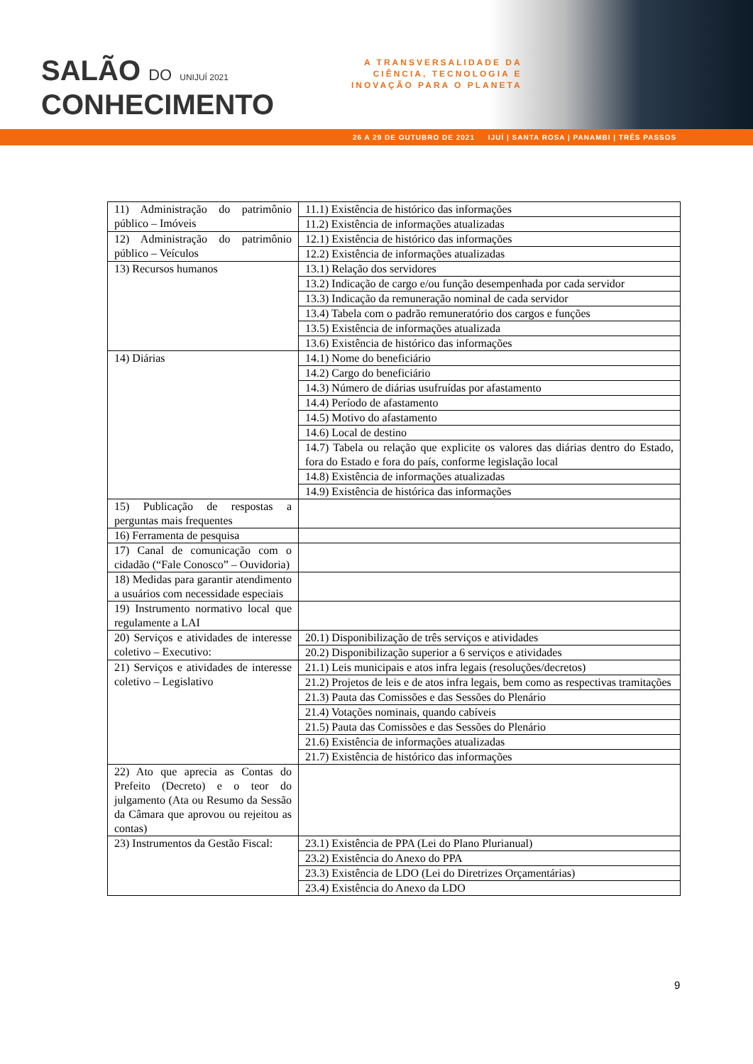SALÃO DO UNIJUÍ 2021
CONHECIMENTO
A TRANSVERSALIDADE DA
CIÊNCIA, TECNOLOGIA E
INOVAÇÃO PARA O PLANETA
26 A 29 DE OUTUBRO DE 2021 IJUÍ | SANTA ROSA | PANAMBI | TRÊS PASSOS
| 11) Administração do patrimônio público – Imóveis | 11.1) Existência de histórico das informações |
| | 11.2) Existência de informações atualizadas |
| 12) Administração do patrimônio público – Veículos | 12.1) Existência de histórico das informações |
| | 12.2) Existência de informações atualizadas |
| 13) Recursos humanos | 13.1) Relação dos servidores |
| | 13.2) Indicação de cargo e/ou função desempenhada por cada servidor |
| | 13.3) Indicação da remuneração nominal de cada servidor |
| | 13.4) Tabela com o padrão remuneratório dos cargos e funções |
| | 13.5) Existência de informações atualizada |
| | 13.6) Existência de histórico das informações |
| 14) Diárias | 14.1) Nome do beneficiário |
| | 14.2) Cargo do beneficiário |
| | 14.3) Número de diárias usufruídas por afastamento |
| | 14.4) Período de afastamento |
| | 14.5) Motivo do afastamento |
| | 14.6) Local de destino |
| | 14.7) Tabela ou relação que explicite os valores das diárias dentro do Estado, fora do Estado e fora do país, conforme legislação local |
| | 14.8) Existência de informações atualizadas |
| | 14.9) Existência de histórica das informações |
| 15) Publicação de respostas a perguntas mais frequentes | |
| 16) Ferramenta de pesquisa | |
| 17) Canal de comunicação com o cidadão (“Fale Conosco” – Ouvidoria) | |
| 18) Medidas para garantir atendimento a usuários com necessidade especiais | |
| 19) Instrumento normativo local que regulamente a LAI | |
| 20) Serviços e atividades de interesse coletivo – Executivo: | 20.1) Disponibilização de três serviços e atividades |
| | 20.2) Disponibilização superior a 6 serviços e atividades |
| 21) Serviços e atividades de interesse coletivo – Legislativo | 21.1) Leis municipais e atos infra legais (resoluções/decretos) |
| | 21.2) Projetos de leis e de atos infra legais, bem como as respectivas tramitações |
| | 21.3) Pauta das Comissões e das Sessões do Plenário |
| | 21.4) Votações nominais, quando cabíveis |
| | 21.5) Pauta das Comissões e das Sessões do Plenário |
| | 21.6) Existência de informações atualizadas |
| | 21.7) Existência de histórico das informações |
| 22) Ato que aprecia as Contas do Prefeito (Decreto) e o teor do julgamento (Ata ou Resumo da Sessão da Câmara que aprovou ou rejeitou as contas) | |
| 23) Instrumentos da Gestão Fiscal: | 23.1) Existência de PPA (Lei do Plano Plurianual) |
| | 23.2) Existência do Anexo do PPA |
| | 23.3) Existência de LDO (Lei do Diretrizes Orçamentárias) |
| | 23.4) Existência do Anexo da LDO |
9